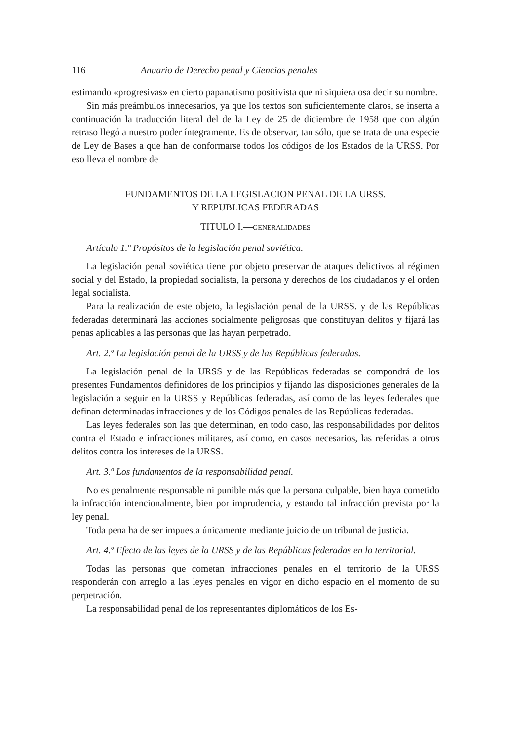116 Anuario de Derecho penal y Ciencias penales
estimando «progresivas» en cierto papanatismo positivista que ni siquiera osa decir su nombre.
Sin más preámbulos innecesarios, ya que los textos son suficientemente claros, se inserta a continuación la traducción literal del de la Ley de 25 de diciembre de 1958 que con algún retraso llegó a nuestro poder íntegramente. Es de observar, tan sólo, que se trata de una especie de Ley de Bases a que han de conformarse todos los códigos de los Estados de la URSS. Por eso lleva el nombre de
FUNDAMENTOS DE LA LEGISLACION PENAL DE LA URSS.
Y REPUBLICAS FEDERADAS
TITULO I.—GENERALIDADES
Artículo 1.º Propósitos de la legislación penal soviética.
La legislación penal soviética tiene por objeto preservar de ataques delictivos al régimen social y del Estado, la propiedad socialista, la persona y derechos de los ciudadanos y el orden legal socialista.
Para la realización de este objeto, la legislación penal de la URSS. y de las Repúblicas federadas determinará las acciones socialmente peligrosas que constituyan delitos y fijará las penas aplicables a las personas que las hayan perpetrado.
Art. 2.º La legislación penal de la URSS y de las Repúblicas federadas.
La legislación penal de la URSS y de las Repúblicas federadas se compondrá de los presentes Fundamentos definidores de los principios y fijando las disposiciones generales de la legislación a seguir en la URSS y Repúblicas federadas, así como de las leyes federales que definan determinadas infracciones y de los Códigos penales de las Repúblicas federadas.
Las leyes federales son las que determinan, en todo caso, las responsabilidades por delitos contra el Estado e infracciones militares, así como, en casos necesarios, las referidas a otros delitos contra los intereses de la URSS.
Art. 3.º Los fundamentos de la responsabilidad penal.
No es penalmente responsable ni punible más que la persona culpable, bien haya cometido la infracción intencionalmente, bien por imprudencia, y estando tal infracción prevista por la ley penal.
Toda pena ha de ser impuesta únicamente mediante juicio de un tribunal de justicia.
Art. 4.º Efecto de las leyes de la URSS y de las Repúblicas federadas en lo territorial.
Todas las personas que cometan infracciones penales en el territorio de la URSS responderán con arreglo a las leyes penales en vigor en dicho espacio en el momento de su perpetración.
La responsabilidad penal de los representantes diplomáticos de los Es-